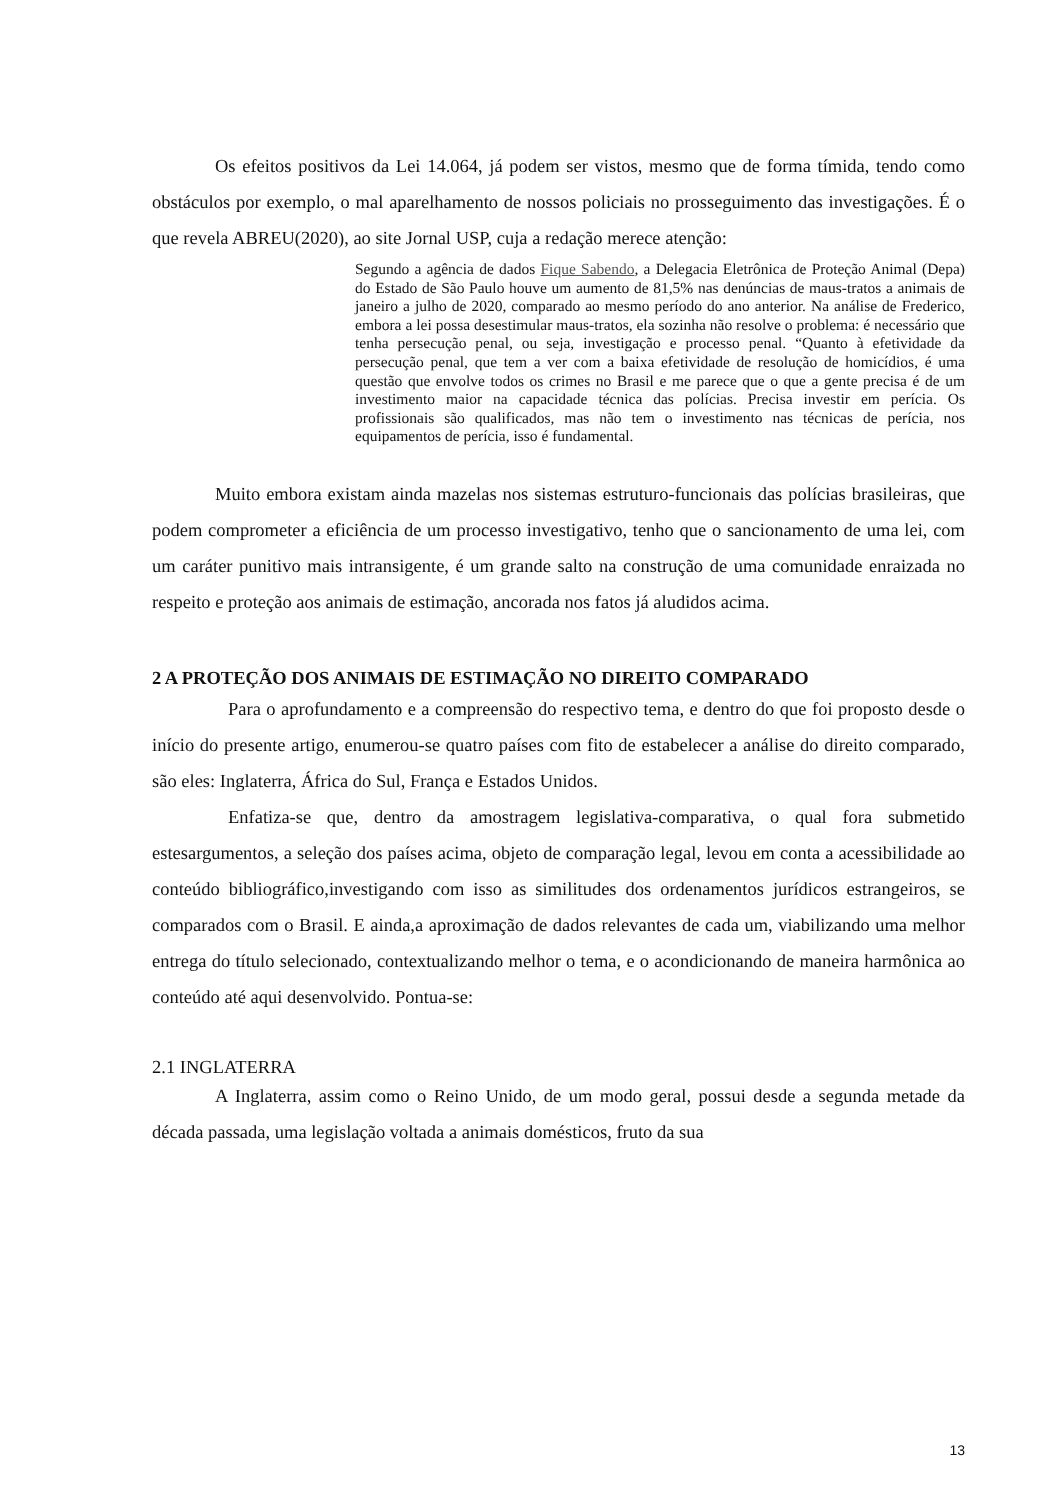Os efeitos positivos da Lei 14.064, já podem ser vistos, mesmo que de forma tímida, tendo como obstáculos por exemplo, o mal aparelhamento de nossos policiais no prosseguimento das investigações. É o que revela ABREU(2020), ao site Jornal USP, cuja a redação merece atenção:
Segundo a agência de dados Fique Sabendo, a Delegacia Eletrônica de Proteção Animal (Depa) do Estado de São Paulo houve um aumento de 81,5% nas denúncias de maus-tratos a animais de janeiro a julho de 2020, comparado ao mesmo período do ano anterior. Na análise de Frederico, embora a lei possa desestimular maus-tratos, ela sozinha não resolve o problema: é necessário que tenha persecução penal, ou seja, investigação e processo penal. “Quanto à efetividade da persecução penal, que tem a ver com a baixa efetividade de resolução de homicídios, é uma questão que envolve todos os crimes no Brasil e me parece que o que a gente precisa é de um investimento maior na capacidade técnica das polícias. Precisa investir em perícia. Os profissionais são qualificados, mas não tem o investimento nas técnicas de perícia, nos equipamentos de perícia, isso é fundamental.
Muito embora existam ainda mazelas nos sistemas estruturo-funcionais das polícias brasileiras, que podem comprometer a eficiência de um processo investigativo, tenho que o sancionamento de uma lei, com um caráter punitivo mais intransigente, é um grande salto na construção de uma comunidade enraizada no respeito e proteção aos animais de estimação, ancorada nos fatos já aludidos acima.
2 A PROTEÇÃO DOS ANIMAIS DE ESTIMAÇÃO NO DIREITO COMPARADO
Para o aprofundamento e a compreensão do respectivo tema, e dentro do que foi proposto desde o início do presente artigo, enumerou-se quatro países com fito de estabelecer a análise do direito comparado, são eles: Inglaterra, África do Sul, França e Estados Unidos.
Enfatiza-se que, dentro da amostragem legislativa-comparativa, o qual fora submetido estesargumentos, a seleção dos países acima, objeto de comparação legal, levou em conta a acessibilidade ao conteúdo bibliográfico,investigando com isso as similitudes dos ordenamentos jurídicos estrangeiros, se comparados com o Brasil. E ainda,a aproximação de dados relevantes de cada um, viabilizando uma melhor entrega do título selecionado, contextualizando melhor o tema, e o acondicionando de maneira harmônica ao conteúdo até aqui desenvolvido. Pontua-se:
2.1 INGLATERRA
A Inglaterra, assim como o Reino Unido, de um modo geral, possui desde a segunda metade da década passada, uma legislação voltada a animais domésticos, fruto da sua
13